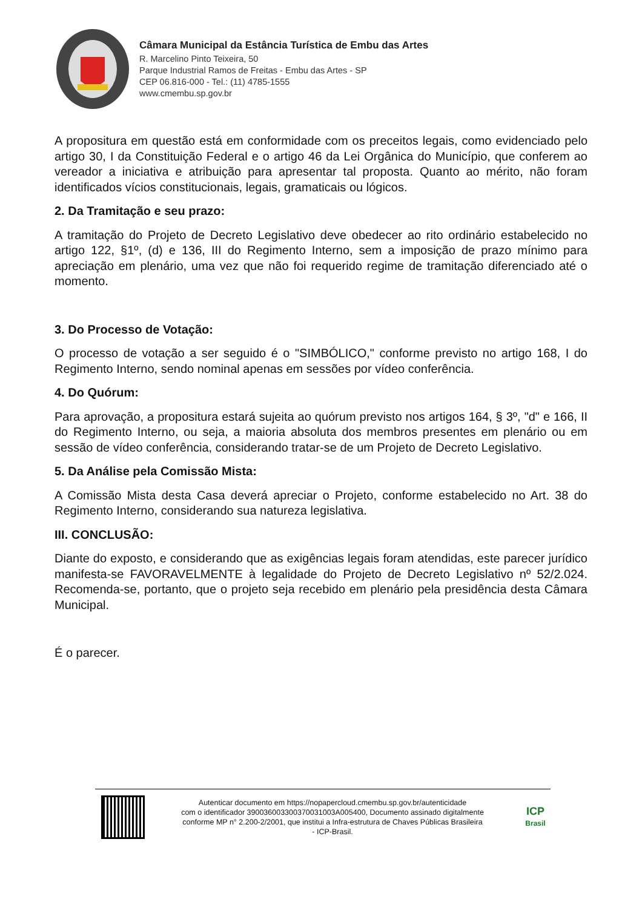Câmara Municipal da Estância Turística de Embu das Artes
R. Marcelino Pinto Teixeira, 50
Parque Industrial Ramos de Freitas - Embu das Artes - SP
CEP 06.816-000 - Tel.: (11) 4785-1555
www.cmembu.sp.gov.br
A propositura em questão está em conformidade com os preceitos legais, como evidenciado pelo artigo 30, I da Constituição Federal e o artigo 46 da Lei Orgânica do Município, que conferem ao vereador a iniciativa e atribuição para apresentar tal proposta. Quanto ao mérito, não foram identificados vícios constitucionais, legais, gramaticais ou lógicos.
2. Da Tramitação e seu prazo:
A tramitação do Projeto de Decreto Legislativo deve obedecer ao rito ordinário estabelecido no artigo 122, §1º, (d) e 136, III do Regimento Interno, sem a imposição de prazo mínimo para apreciação em plenário, uma vez que não foi requerido regime de tramitação diferenciado até o momento.
3. Do Processo de Votação:
O processo de votação a ser seguido é o "SIMBÓLICO," conforme previsto no artigo 168, I do Regimento Interno, sendo nominal apenas em sessões por vídeo conferência.
4. Do Quórum:
Para aprovação, a propositura estará sujeita ao quórum previsto nos artigos 164, § 3º, "d" e 166, II do Regimento Interno, ou seja, a maioria absoluta dos membros presentes em plenário ou em sessão de vídeo conferência, considerando tratar-se de um Projeto de Decreto Legislativo.
5. Da Análise pela Comissão Mista:
A Comissão Mista desta Casa deverá apreciar o Projeto, conforme estabelecido no Art. 38 do Regimento Interno, considerando sua natureza legislativa.
III. CONCLUSÃO:
Diante do exposto, e considerando que as exigências legais foram atendidas, este parecer jurídico manifesta-se FAVORAVELMENTE à legalidade do Projeto de Decreto Legislativo nº 52/2.024. Recomenda-se, portanto, que o projeto seja recebido em plenário pela presidência desta Câmara Municipal.
É o parecer.
Autenticar documento em https://nopapercloud.cmembu.sp.gov.br/autenticidade
com o identificador 390036003300370031003A005400, Documento assinado digitalmente
conforme MP n° 2.200-2/2001, que institui a Infra-estrutura de Chaves Públicas Brasileira
- ICP-Brasil.
ICP
Brasil